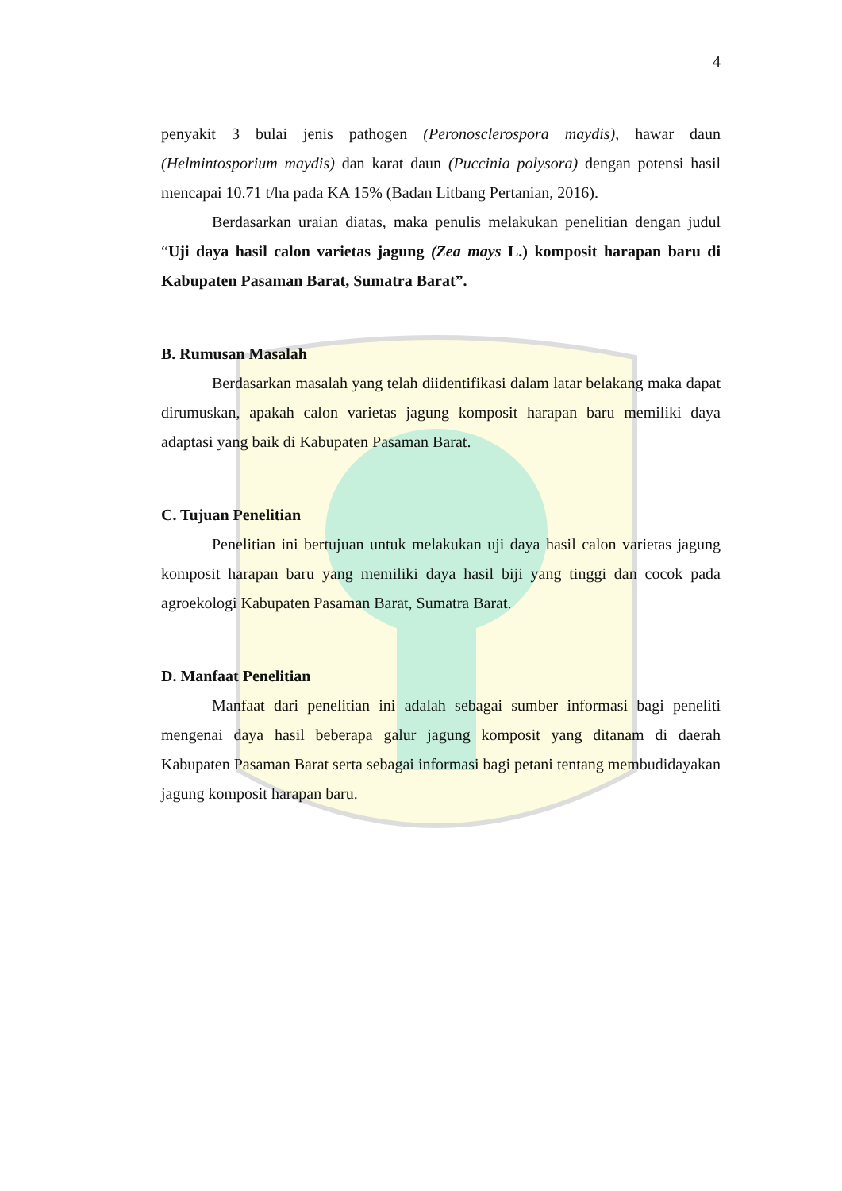4
penyakit 3 bulai jenis pathogen (Peronosclerospora maydis), hawar daun (Helmintosporium maydis) dan karat daun (Puccinia polysora) dengan potensi hasil mencapai 10.71 t/ha pada KA 15% (Badan Litbang Pertanian, 2016).
Berdasarkan uraian diatas, maka penulis melakukan penelitian dengan judul “Uji daya hasil calon varietas jagung (Zea mays L.) komposit harapan baru di Kabupaten Pasaman Barat, Sumatra Barat”.
B. Rumusan Masalah
Berdasarkan masalah yang telah diidentifikasi dalam latar belakang maka dapat dirumuskan, apakah calon varietas jagung komposit harapan baru memiliki daya adaptasi yang baik di Kabupaten Pasaman Barat.
C. Tujuan Penelitian
Penelitian ini bertujuan untuk melakukan uji daya hasil calon varietas jagung komposit harapan baru yang memiliki daya hasil biji yang tinggi dan cocok pada agroekologi Kabupaten Pasaman Barat, Sumatra Barat.
D. Manfaat Penelitian
Manfaat dari penelitian ini adalah sebagai sumber informasi bagi peneliti mengenai daya hasil beberapa galur jagung komposit yang ditanam di daerah Kabupaten Pasaman Barat serta sebagai informasi bagi petani tentang membudidayakan jagung komposit harapan baru.